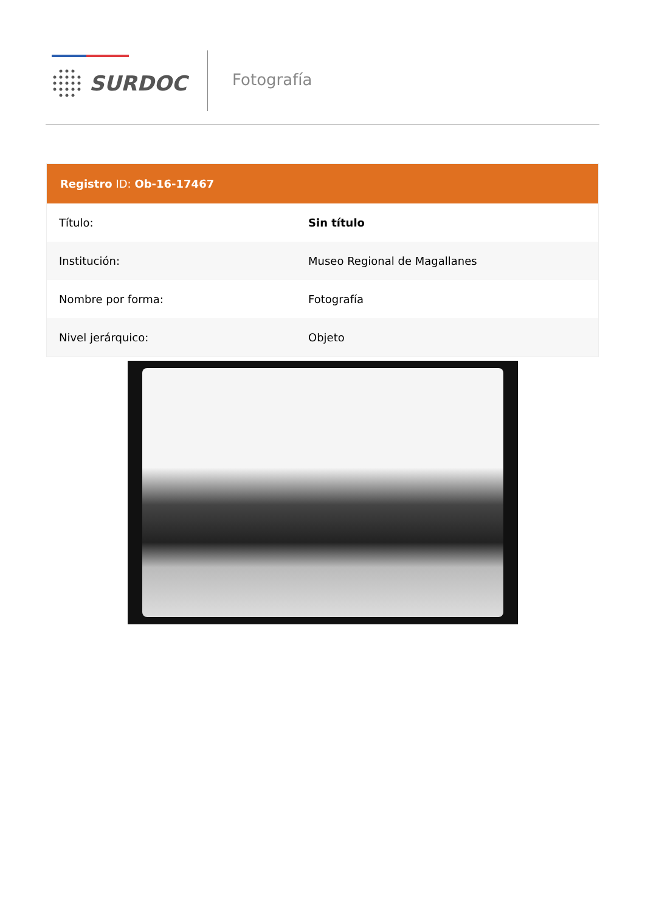SURDOC Fotografía
Registro ID: Ob-16-17467
| Título: | Sin título |
| Institución: | Museo Regional de Magallanes |
| Nombre por forma: | Fotografía |
| Nivel jerárquico: | Objeto |